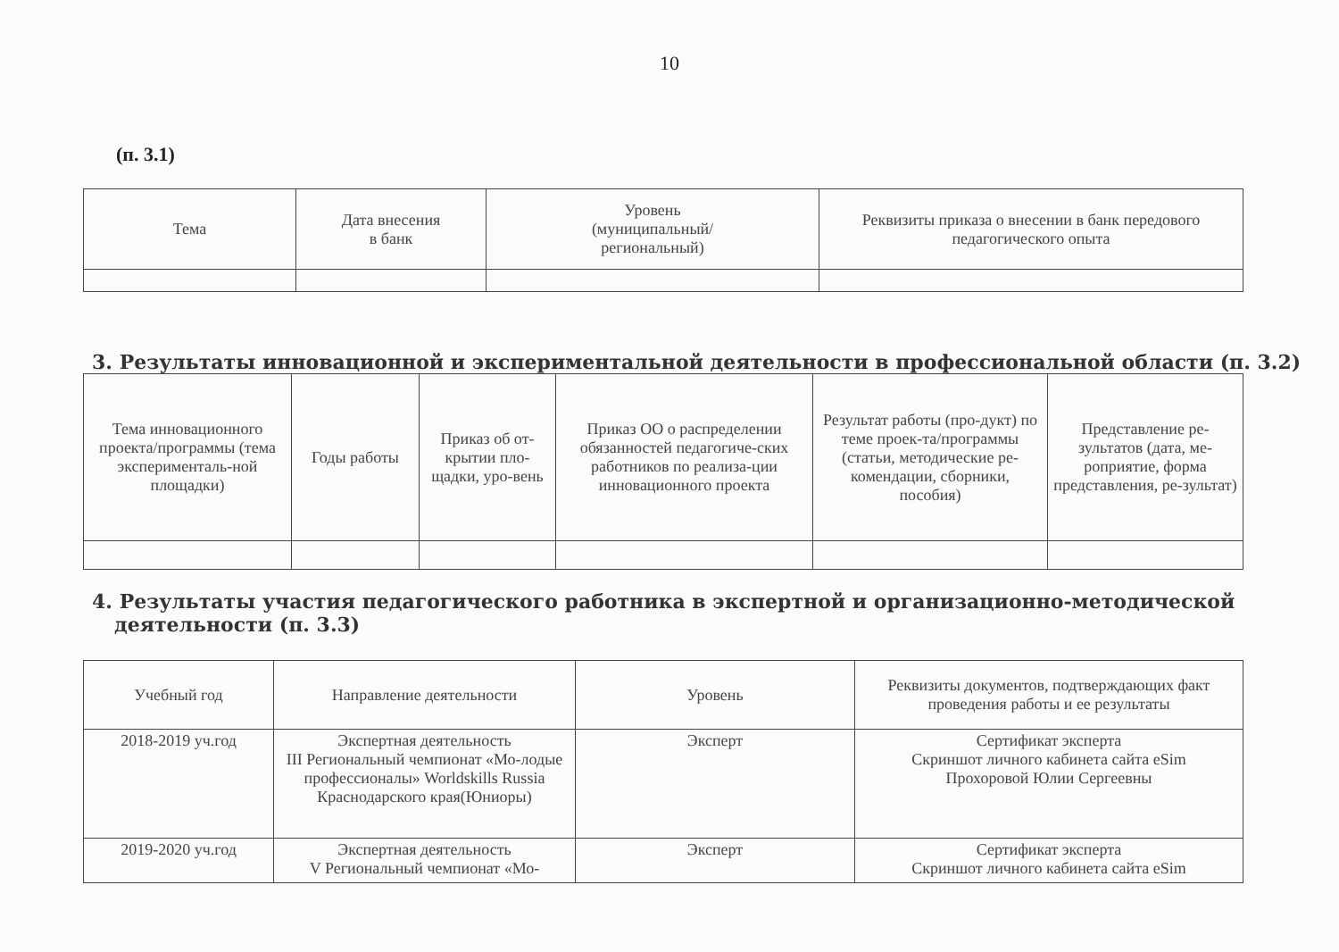10
(п. 3.1)
| Тема | Дата внесения в банк | Уровень (муниципальный/ региональный) | Реквизиты приказа о внесении в банк передового педагогического опыта |
| --- | --- | --- | --- |
3. Результаты инновационной и экспериментальной деятельности в профессиональной области (п. 3.2)
| Тема инновационного проекта/программы (тема эксперименталь-ной площадки) | Годы работы | Приказ об от-крытии пло-щадки, уро-вень | Приказ ОО о распределении обязанностей педагогиче-ских работников по реализа-ции инновационного проекта | Результат работы (про-дукт) по теме проек-та/программы (статьи, методические ре-комендации, сборники, пособия) | Представление ре-зультатов (дата, ме-роприятие, форма представления, ре-зультат) |
| --- | --- | --- | --- | --- | --- |
4. Результаты участия педагогического работника в экспертной и организационно-методической деятельности (п. 3.3)
| Учебный год | Направление деятельности | Уровень | Реквизиты документов, подтверждающих факт проведения работы и ее результаты |
| --- | --- | --- | --- |
| 2018-2019 уч.год | Экспертная деятельность III Региональный чемпионат «Мо-лодые профессионалы» Worldskills Russia Краснодарского края(Юниоры) | Эксперт | Сертификат эксперта Скриншот личного кабинета сайта eSim Прохоровой Юлии Сергеевны |
| 2019-2020 уч.год | Экспертная деятельность V Региональный чемпионат «Мо- | Эксперт | Сертификат эксперта Скриншот личного кабинета сайта eSim |